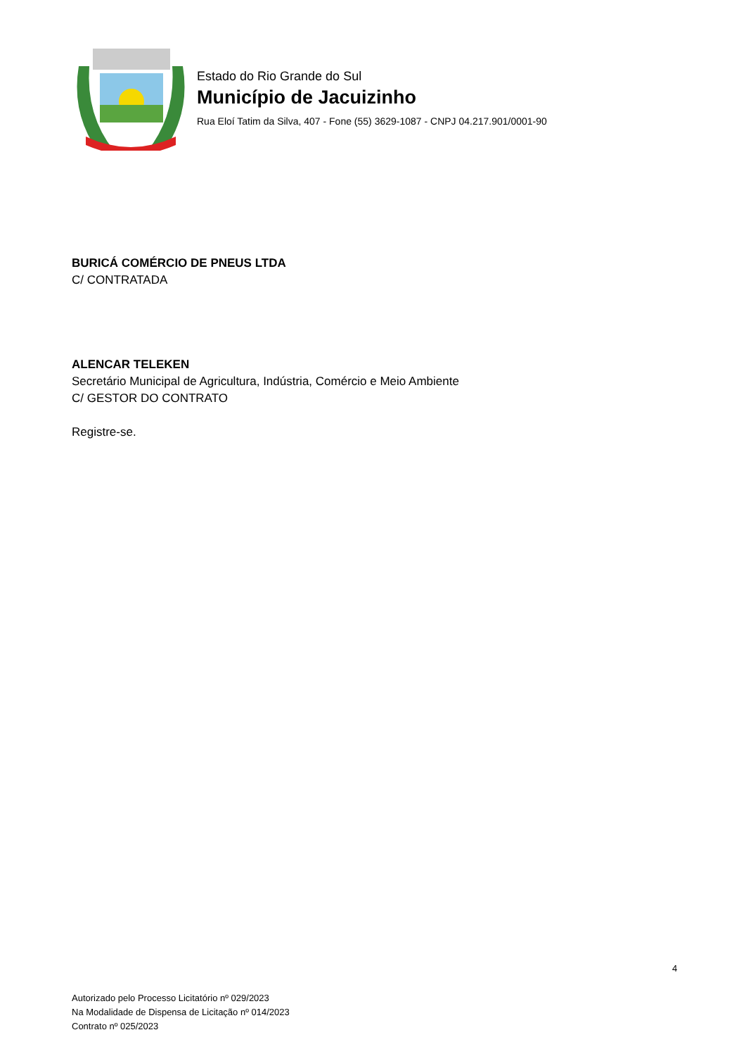Estado do Rio Grande do Sul
Município de Jacuizinho
Rua Eloí Tatim da Silva, 407 - Fone (55) 3629-1087 - CNPJ 04.217.901/0001-90
BURICÁ COMÉRCIO DE PNEUS LTDA
C/ CONTRATADA
ALENCAR TELEKEN
Secretário Municipal de Agricultura, Indústria, Comércio e Meio Ambiente
C/ GESTOR DO CONTRATO
Registre-se.
4
Autorizado pelo Processo Licitatório nº 029/2023
Na Modalidade de Dispensa de Licitação nº 014/2023
Contrato nº 025/2023